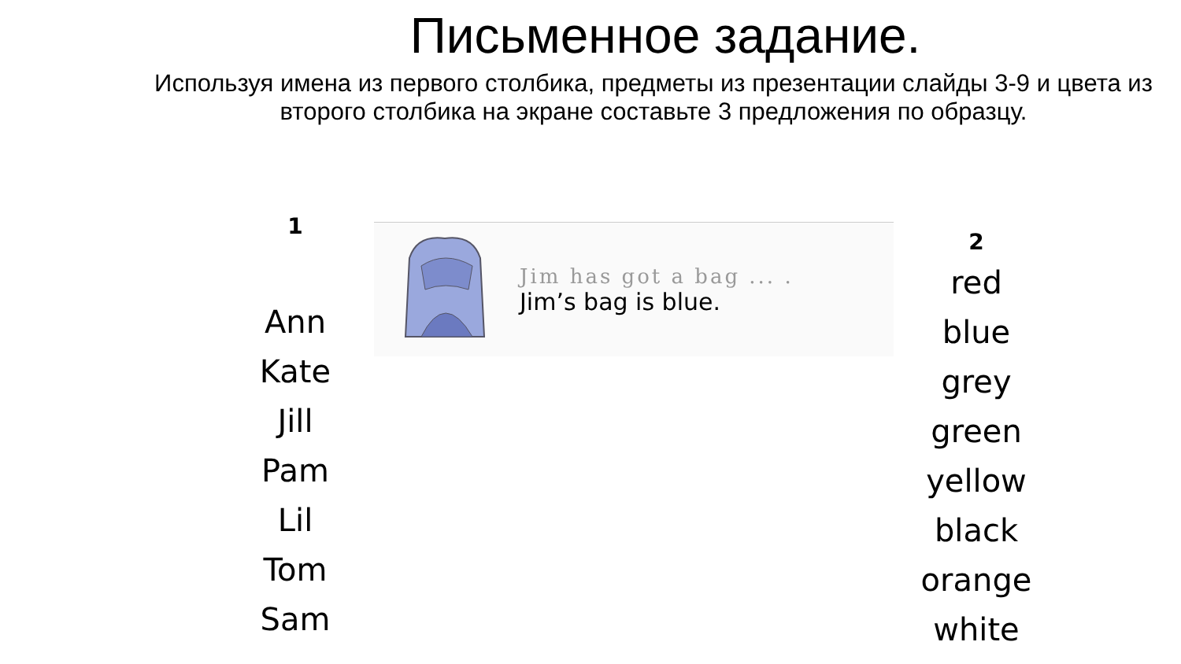Письменное задание.
Используя имена из первого столбика, предметы из презентации слайды 3-9 и цвета из второго столбика на экране составьте 3 предложения по образцу.
1
Ann
Kate
Jill
Pam
Lil
Tom
Sam
Jim has got a bag ... .
Jim’s bag is blue.
2
red
blue
grey
green
yellow
black
orange
white